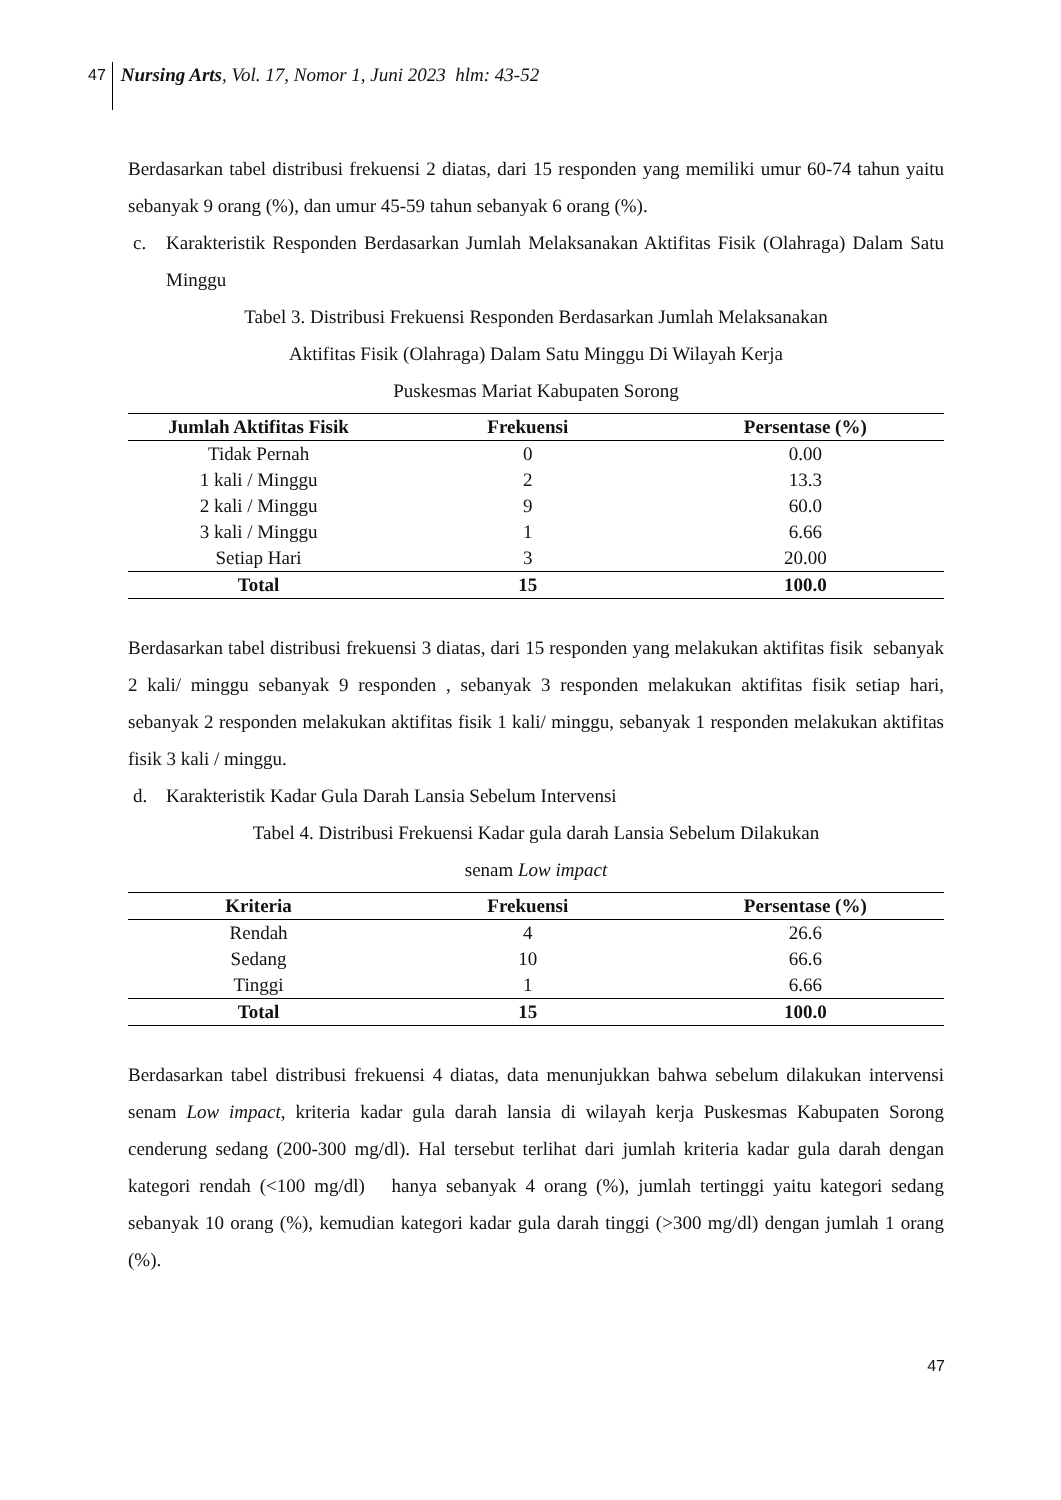47 Nursing Arts, Vol. 17, Nomor 1, Juni 2023 hlm: 43-52
Berdasarkan tabel distribusi frekuensi 2 diatas, dari 15 responden yang memiliki umur 60-74 tahun yaitu sebanyak 9 orang (%), dan umur 45-59 tahun sebanyak 6 orang (%).
c. Karakteristik Responden Berdasarkan Jumlah Melaksanakan Aktifitas Fisik (Olahraga) Dalam Satu Minggu
Tabel 3. Distribusi Frekuensi Responden Berdasarkan Jumlah Melaksanakan
Aktifitas Fisik (Olahraga) Dalam Satu Minggu Di Wilayah Kerja
Puskesmas Mariat Kabupaten Sorong
| Jumlah Aktifitas Fisik | Frekuensi | Persentase (%) |
| --- | --- | --- |
| Tidak Pernah | 0 | 0.00 |
| 1 kali / Minggu | 2 | 13.3 |
| 2 kali / Minggu | 9 | 60.0 |
| 3 kali / Minggu | 1 | 6.66 |
| Setiap Hari | 3 | 20.00 |
| Total | 15 | 100.0 |
Berdasarkan tabel distribusi frekuensi 3 diatas, dari 15 responden yang melakukan aktifitas fisik sebanyak 2 kali/ minggu sebanyak 9 responden , sebanyak 3 responden melakukan aktifitas fisik setiap hari, sebanyak 2 responden melakukan aktifitas fisik 1 kali/ minggu, sebanyak 1 responden melakukan aktifitas fisik 3 kali / minggu.
d. Karakteristik Kadar Gula Darah Lansia Sebelum Intervensi
Tabel 4. Distribusi Frekuensi Kadar gula darah Lansia Sebelum Dilakukan
senam Low impact
| Kriteria | Frekuensi | Persentase (%) |
| --- | --- | --- |
| Rendah | 4 | 26.6 |
| Sedang | 10 | 66.6 |
| Tinggi | 1 | 6.66 |
| Total | 15 | 100.0 |
Berdasarkan tabel distribusi frekuensi 4 diatas, data menunjukkan bahwa sebelum dilakukan intervensi senam Low impact, kriteria kadar gula darah lansia di wilayah kerja Puskesmas Kabupaten Sorong cenderung sedang (200-300 mg/dl). Hal tersebut terlihat dari jumlah kriteria kadar gula darah dengan kategori rendah (<100 mg/dl) hanya sebanyak 4 orang (%), jumlah tertinggi yaitu kategori sedang sebanyak 10 orang (%), kemudian kategori kadar gula darah tinggi (>300 mg/dl) dengan jumlah 1 orang (%).
47